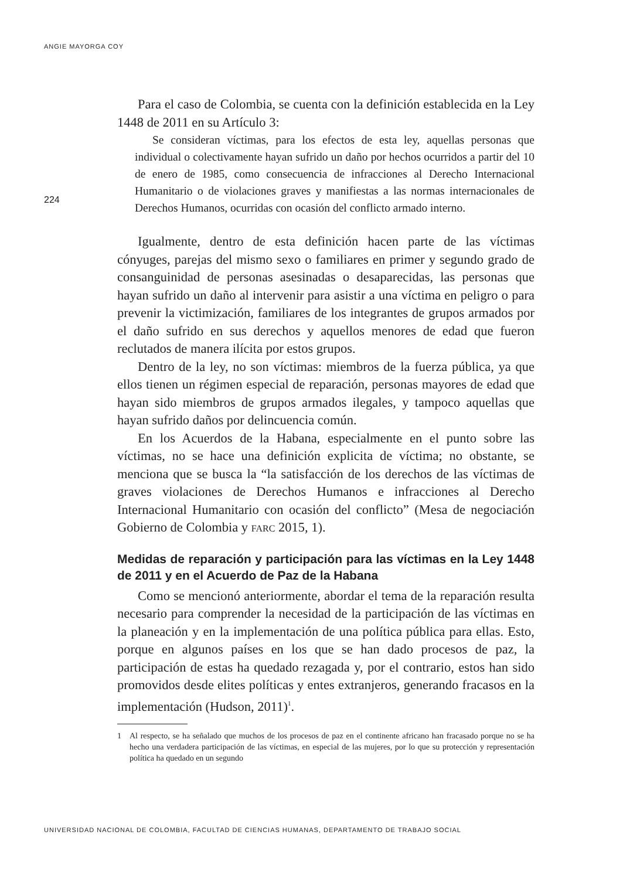ANGIE MAYORGA COY
224
Para el caso de Colombia, se cuenta con la definición establecida en la Ley 1448 de 2011 en su Artículo 3:
Se consideran víctimas, para los efectos de esta ley, aquellas personas que individual o colectivamente hayan sufrido un daño por hechos ocurridos a partir del 10 de enero de 1985, como consecuencia de infracciones al Derecho Internacional Humanitario o de violaciones graves y manifiestas a las normas internacionales de Derechos Humanos, ocurridas con ocasión del conflicto armado interno.
Igualmente, dentro de esta definición hacen parte de las víctimas cónyuges, parejas del mismo sexo o familiares en primer y segundo grado de consanguinidad de personas asesinadas o desaparecidas, las personas que hayan sufrido un daño al intervenir para asistir a una víctima en peligro o para prevenir la victimización, familiares de los integrantes de grupos armados por el daño sufrido en sus derechos y aquellos menores de edad que fueron reclutados de manera ilícita por estos grupos.
Dentro de la ley, no son víctimas: miembros de la fuerza pública, ya que ellos tienen un régimen especial de reparación, personas mayores de edad que hayan sido miembros de grupos armados ilegales, y tampoco aquellas que hayan sufrido daños por delincuencia común.
En los Acuerdos de la Habana, especialmente en el punto sobre las víctimas, no se hace una definición explicita de víctima; no obstante, se menciona que se busca la “la satisfacción de los derechos de las víctimas de graves violaciones de Derechos Humanos e infracciones al Derecho Internacional Humanitario con ocasión del conflicto” (Mesa de negociación Gobierno de Colombia y FARC 2015, 1).
Medidas de reparación y participación para las víctimas en la Ley 1448 de 2011 y en el Acuerdo de Paz de la Habana
Como se mencionó anteriormente, abordar el tema de la reparación resulta necesario para comprender la necesidad de la participación de las víctimas en la planeación y en la implementación de una política pública para ellas. Esto, porque en algunos países en los que se han dado procesos de paz, la participación de estas ha quedado rezagada y, por el contrario, estos han sido promovidos desde elites políticas y entes extranjeros, generando fracasos en la implementación (Hudson, 2011)<sup>1</sup>.
1 Al respecto, se ha señalado que muchos de los procesos de paz en el continente africano han fracasado porque no se ha hecho una verdadera participación de las víctimas, en especial de las mujeres, por lo que su protección y representación política ha quedado en un segundo
UNIVERSIDAD NACIONAL DE COLOMBIA, FACULTAD DE CIENCIAS HUMANAS, DEPARTAMENTO DE TRABAJO SOCIAL